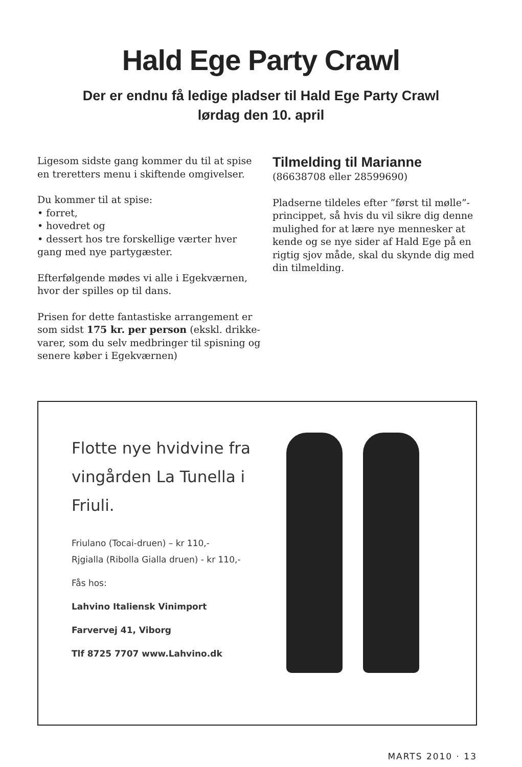Hald Ege Party Crawl
Der er endnu få ledige pladser til Hald Ege Party Crawl
lørdag den 10. april
Ligesom sidste gang kommer du til at spise en treretters menu i skiftende omgivelser.
Du kommer til at spise:
• forret,
• hovedret og
• dessert hos tre forskellige værter hver gang med nye partygæster.
Efterfølgende mødes vi alle i Egekværnen, hvor der spilles op til dans.
Prisen for dette fantastiske arrangement er som sidst 175 kr. per person (ekskl. drikke-varer, som du selv medbringer til spisning og senere køber i Egekværnen)
Tilmelding til Marianne
(86638708 eller 28599690)
Pladserne tildeles efter ”først til mølle”-princippet, så hvis du vil sikre dig denne mulighed for at lære nye mennesker at kende og se nye sider af Hald Ege på en rigtig sjov måde, skal du skynde dig med din tilmelding.
Flotte nye hvidvine fra vingården La Tunella i Friuli.
Friulano (Tocai-druen) – kr 110,-
Rjgialla (Ribolla Gialla druen) - kr 110,-
Fås hos:
Lahvino Italiensk Vinimport
Farvervej 41, Viborg
Tlf 8725 7707 www.Lahvino.dk
MARTS 2010 · 13